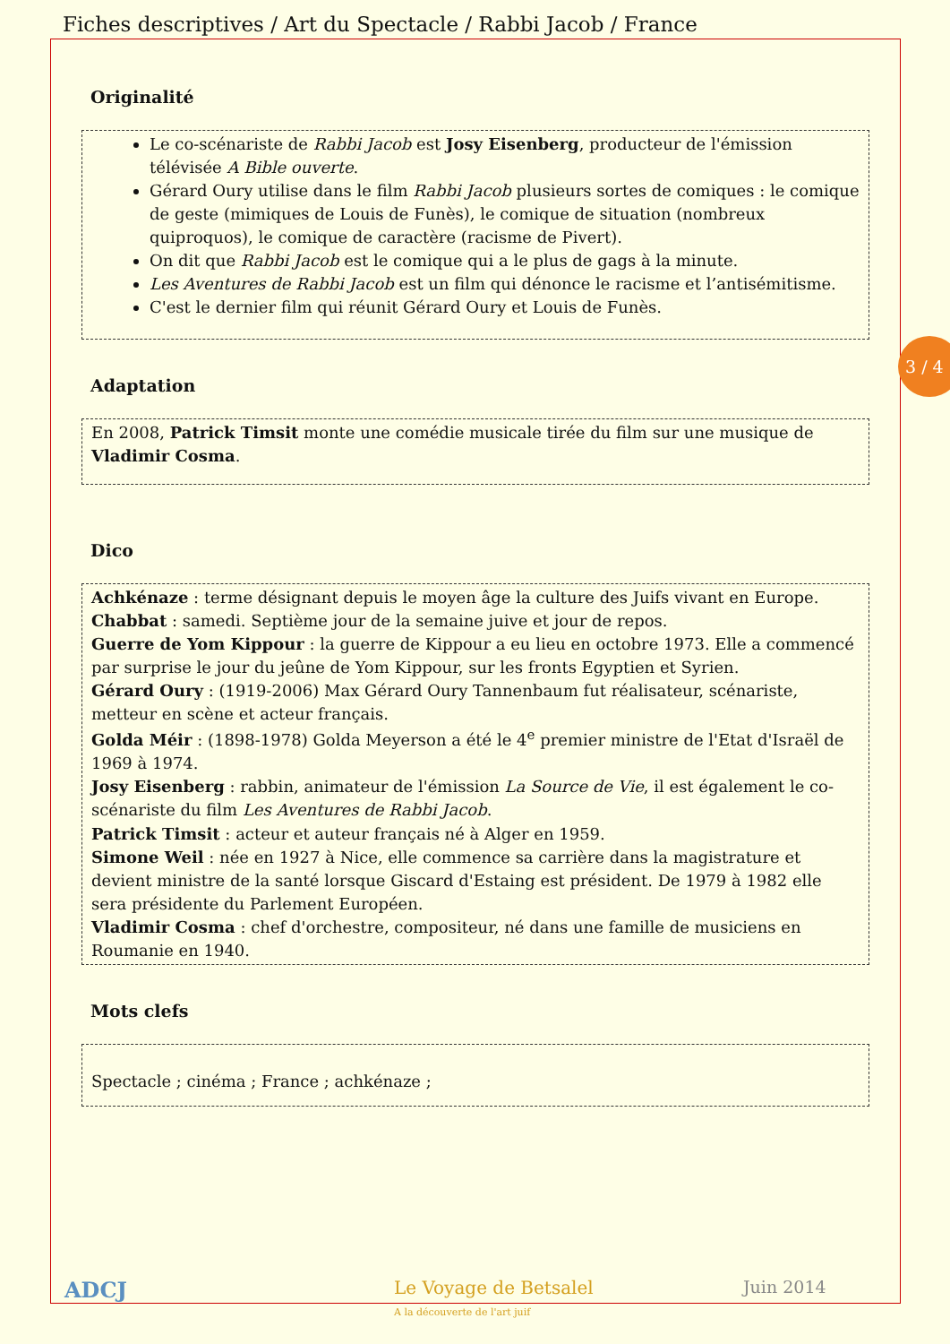Fiches descriptives / Art du Spectacle / Rabbi Jacob / France
3 / 4
Originalité
Le co-scénariste de Rabbi Jacob est Josy Eisenberg, producteur de l'émission télévisée A Bible ouverte.
Gérard Oury utilise dans le film Rabbi Jacob plusieurs sortes de comiques : le comique de geste (mimiques de Louis de Funès), le comique de situation (nombreux quiproquos), le comique de caractère (racisme de Pivert).
On dit que Rabbi Jacob est le comique qui a le plus de gags à la minute.
Les Aventures de Rabbi Jacob est un film qui dénonce le racisme et l’antisémitisme.
C'est le dernier film qui réunit Gérard Oury et Louis de Funès.
Adaptation
En 2008, Patrick Timsit monte une comédie musicale tirée du film sur une musique de Vladimir Cosma.
Dico
Achkénaze : terme désignant depuis le moyen âge la culture des Juifs vivant en Europe.
Chabbat : samedi. Septième jour de la semaine juive et jour de repos.
Guerre de Yom Kippour : la guerre de Kippour a eu lieu en octobre 1973. Elle a commencé par surprise le jour du jeûne de Yom Kippour, sur les fronts Egyptien et Syrien.
Gérard Oury : (1919-2006) Max Gérard Oury Tannenbaum fut réalisateur, scénariste, metteur en scène et acteur français.
Golda Méir : (1898-1978) Golda Meyerson a été le 4<sup>e</sup> premier ministre de l'Etat d'Israël de 1969 à 1974.
Josy Eisenberg : rabbin, animateur de l'émission La Source de Vie, il est également le co-scénariste du film Les Aventures de Rabbi Jacob.
Patrick Timsit : acteur et auteur français né à Alger en 1959.
Simone Weil : née en 1927 à Nice, elle commence sa carrière dans la magistrature et devient ministre de la santé lorsque Giscard d'Estaing est président. De 1979 à 1982 elle sera présidente du Parlement Européen.
Vladimir Cosma : chef d'orchestre, compositeur, né dans une famille de musiciens en Roumanie en 1940.
Mots clefs
Spectacle ; cinéma ; France ; achkénaze ;
ADCJ
Le Voyage de Betsalel
A la découverte de l'art juif
Juin 2014